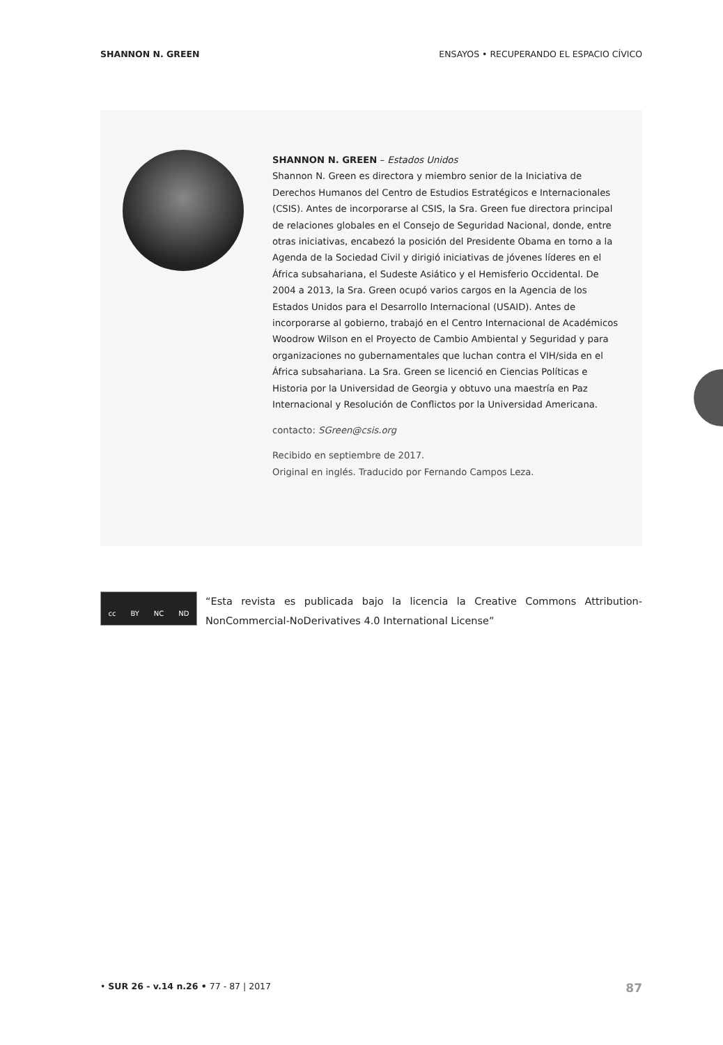SHANNON N. GREEN ENSAYOS • RECUPERANDO EL ESPACIO CÍVICO
SHANNON N. GREEN – Estados Unidos
Shannon N. Green es directora y miembro senior de la Iniciativa de Derechos Humanos del Centro de Estudios Estratégicos e Internacionales (CSIS). Antes de incorporarse al CSIS, la Sra. Green fue directora principal de relaciones globales en el Consejo de Seguridad Nacional, donde, entre otras iniciativas, encabezó la posición del Presidente Obama en torno a la Agenda de la Sociedad Civil y dirigió iniciativas de jóvenes líderes en el África subsahariana, el Sudeste Asiático y el Hemisferio Occidental. De 2004 a 2013, la Sra. Green ocupó varios cargos en la Agencia de los Estados Unidos para el Desarrollo Internacional (USAID). Antes de incorporarse al gobierno, trabajó en el Centro Internacional de Académicos Woodrow Wilson en el Proyecto de Cambio Ambiental y Seguridad y para organizaciones no gubernamentales que luchan contra el VIH/sida en el África subsahariana. La Sra. Green se licenció en Ciencias Políticas e Historia por la Universidad de Georgia y obtuvo una maestría en Paz Internacional y Resolución de Conflictos por la Universidad Americana.
contacto: SGreen@csis.org
Recibido en septiembre de 2017.
Original en inglés. Traducido por Fernando Campos Leza.
cc BY NC ND
“Esta revista es publicada bajo la licencia la Creative Commons Attribution-NonCommercial-NoDerivatives 4.0 International License”
• SUR 26 - v.14 n.26 • 77 - 87 | 2017 87